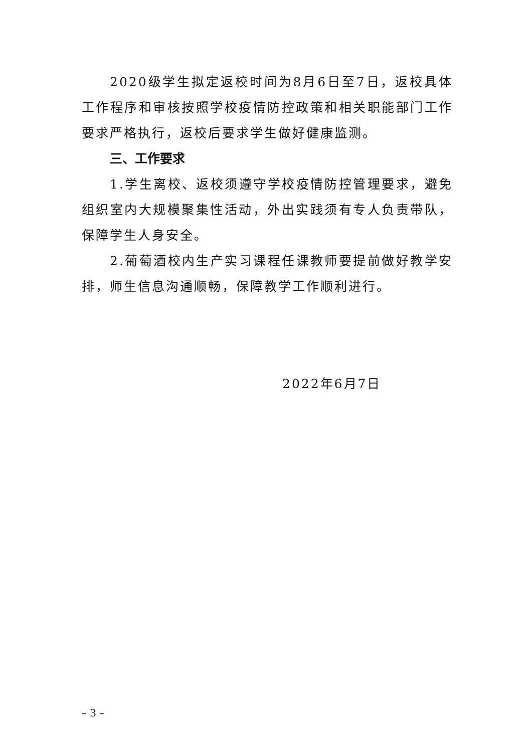2020级学生拟定返校时间为8月6日至7日，返校具体工作程序和审核按照学校疫情防控政策和相关职能部门工作要求严格执行，返校后要求学生做好健康监测。
三、工作要求
1.学生离校、返校须遵守学校疫情防控管理要求，避免组织室内大规模聚集性活动，外出实践须有专人负责带队，保障学生人身安全。
2.葡萄酒校内生产实习课程任课教师要提前做好教学安排，师生信息沟通顺畅，保障教学工作顺利进行。
2022年6月7日
– 3 –